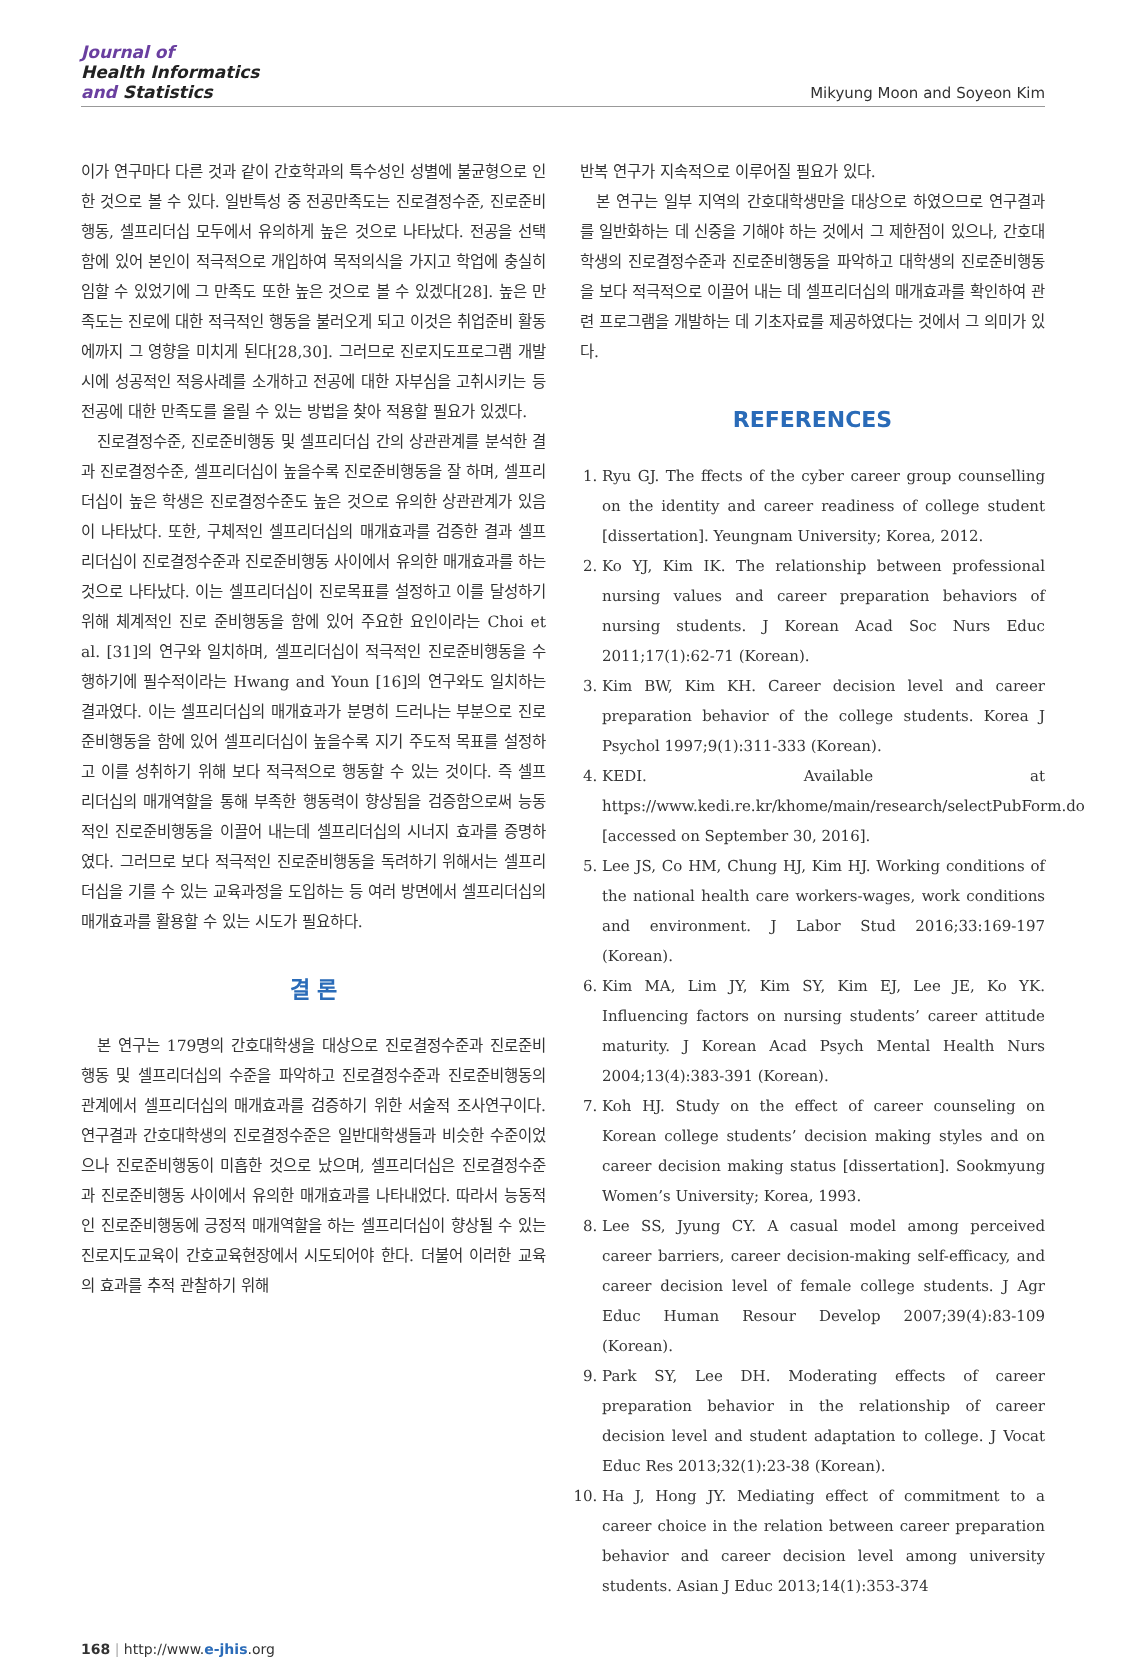Journal of
Health Informatics
and Statistics
Mikyung Moon and Soyeon Kim
이가 연구마다 다른 것과 같이 간호학과의 특수성인 성별에 불균형으로 인한 것으로 볼 수 있다. 일반특성 중 전공만족도는 진로결정수준, 진로준비행동, 셀프리더십 모두에서 유의하게 높은 것으로 나타났다. 전공을 선택함에 있어 본인이 적극적으로 개입하여 목적의식을 가지고 학업에 충실히 임할 수 있었기에 그 만족도 또한 높은 것으로 볼 수 있겠다[28]. 높은 만족도는 진로에 대한 적극적인 행동을 불러오게 되고 이것은 취업준비 활동에까지 그 영향을 미치게 된다[28,30]. 그러므로 진로지도프로그램 개발 시에 성공적인 적응사례를 소개하고 전공에 대한 자부심을 고취시키는 등 전공에 대한 만족도를 올릴 수 있는 방법을 찾아 적용할 필요가 있겠다.
진로결정수준, 진로준비행동 및 셀프리더십 간의 상관관계를 분석한 결과 진로결정수준, 셀프리더십이 높을수록 진로준비행동을 잘 하며, 셀프리더십이 높은 학생은 진로결정수준도 높은 것으로 유의한 상관관계가 있음이 나타났다. 또한, 구체적인 셀프리더십의 매개효과를 검증한 결과 셀프리더십이 진로결정수준과 진로준비행동 사이에서 유의한 매개효과를 하는 것으로 나타났다. 이는 셀프리더십이 진로목표를 설정하고 이를 달성하기 위해 체계적인 진로 준비행동을 함에 있어 주요한 요인이라는 Choi et al. [31]의 연구와 일치하며, 셀프리더십이 적극적인 진로준비행동을 수행하기에 필수적이라는 Hwang and Youn [16]의 연구와도 일치하는 결과였다. 이는 셀프리더십의 매개효과가 분명히 드러나는 부분으로 진로준비행동을 함에 있어 셀프리더십이 높을수록 지기 주도적 목표를 설정하고 이를 성취하기 위해 보다 적극적으로 행동할 수 있는 것이다. 즉 셀프리더십의 매개역할을 통해 부족한 행동력이 향상됨을 검증함으로써 능동적인 진로준비행동을 이끌어 내는데 셀프리더십의 시너지 효과를 증명하였다. 그러므로 보다 적극적인 진로준비행동을 독려하기 위해서는 셀프리더십을 기를 수 있는 교육과정을 도입하는 등 여러 방면에서 셀프리더십의 매개효과를 활용할 수 있는 시도가 필요하다.
결 론
본 연구는 179명의 간호대학생을 대상으로 진로결정수준과 진로준비행동 및 셀프리더십의 수준을 파악하고 진로결정수준과 진로준비행동의 관계에서 셀프리더십의 매개효과를 검증하기 위한 서술적 조사연구이다. 연구결과 간호대학생의 진로결정수준은 일반대학생들과 비슷한 수준이었으나 진로준비행동이 미흡한 것으로 났으며, 셀프리더십은 진로결정수준과 진로준비행동 사이에서 유의한 매개효과를 나타내었다. 따라서 능동적인 진로준비행동에 긍정적 매개역할을 하는 셀프리더십이 향상될 수 있는 진로지도교육이 간호교육현장에서 시도되어야 한다. 더불어 이러한 교육의 효과를 추적 관찰하기 위해
반복 연구가 지속적으로 이루어질 필요가 있다.
본 연구는 일부 지역의 간호대학생만을 대상으로 하였으므로 연구결과를 일반화하는 데 신중을 기해야 하는 것에서 그 제한점이 있으나, 간호대학생의 진로결정수준과 진로준비행동을 파악하고 대학생의 진로준비행동을 보다 적극적으로 이끌어 내는 데 셀프리더십의 매개효과를 확인하여 관련 프로그램을 개발하는 데 기초자료를 제공하였다는 것에서 그 의미가 있다.
REFERENCES
1. Ryu GJ. The ffects of the cyber career group counselling on the identity and career readiness of college student [dissertation]. Yeungnam University; Korea, 2012.
2. Ko YJ, Kim IK. The relationship between professional nursing values and career preparation behaviors of nursing students. J Korean Acad Soc Nurs Educ 2011;17(1):62-71 (Korean).
3. Kim BW, Kim KH. Career decision level and career preparation behavior of the college students. Korea J Psychol 1997;9(1):311-333 (Korean).
4. KEDI. Available at https://www.kedi.re.kr/khome/main/research/selectPubForm.do [accessed on September 30, 2016].
5. Lee JS, Co HM, Chung HJ, Kim HJ. Working conditions of the national health care workers-wages, work conditions and environment. J Labor Stud 2016;33:169-197 (Korean).
6. Kim MA, Lim JY, Kim SY, Kim EJ, Lee JE, Ko YK. Influencing factors on nursing students’ career attitude maturity. J Korean Acad Psych Mental Health Nurs 2004;13(4):383-391 (Korean).
7. Koh HJ. Study on the effect of career counseling on Korean college students’ decision making styles and on career decision making status [dissertation]. Sookmyung Women’s University; Korea, 1993.
8. Lee SS, Jyung CY. A casual model among perceived career barriers, career decision-making self-efficacy, and career decision level of female college students. J Agr Educ Human Resour Develop 2007;39(4):83-109 (Korean).
9. Park SY, Lee DH. Moderating effects of career preparation behavior in the relationship of career decision level and student adaptation to college. J Vocat Educ Res 2013;32(1):23-38 (Korean).
10. Ha J, Hong JY. Mediating effect of commitment to a career choice in the relation between career preparation behavior and career decision level among university students. Asian J Educ 2013;14(1):353-374
168 | http://www.e-jhis.org